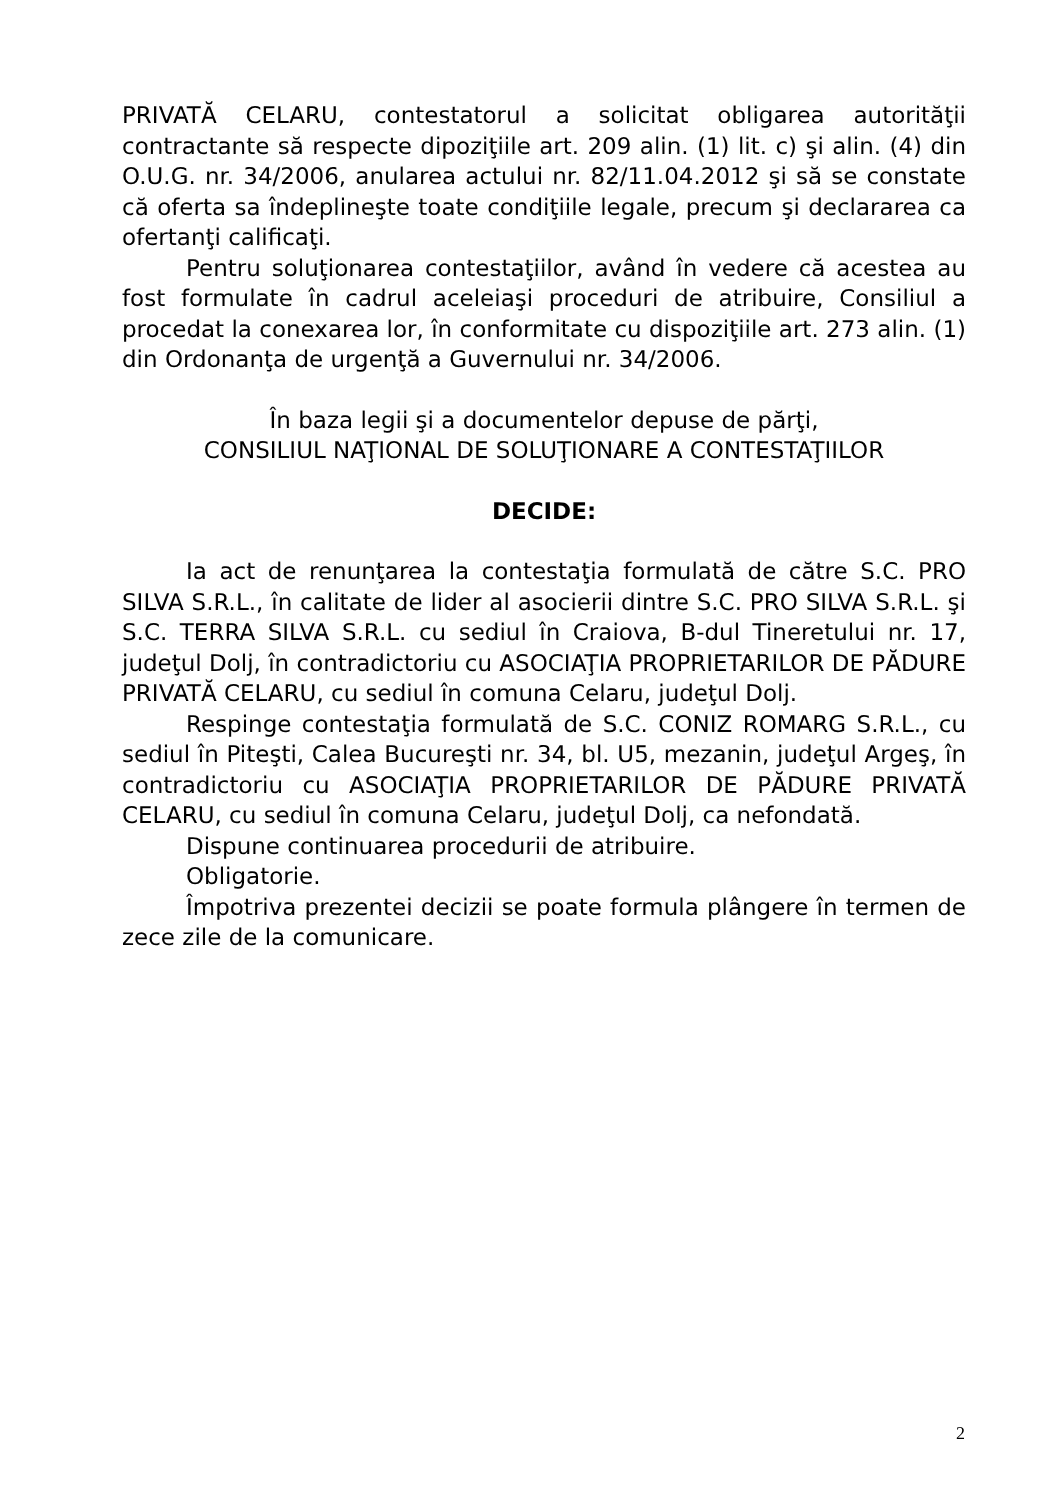PRIVATĂ CELARU, contestatorul a solicitat obligarea autorităţii contractante să respecte dipoziţiile art. 209 alin. (1) lit. c) şi alin. (4) din O.U.G. nr. 34/2006, anularea actului nr. 82/11.04.2012 şi să se constate că oferta sa îndeplineşte toate condiţiile legale, precum şi declararea ca ofertanţi calificaţi.
Pentru soluţionarea contestaţiilor, având în vedere că acestea au fost formulate în cadrul aceleiaşi proceduri de atribuire, Consiliul a procedat la conexarea lor, în conformitate cu dispoziţiile art. 273 alin. (1) din Ordonanţa de urgenţă a Guvernului nr. 34/2006.
În baza legii şi a documentelor depuse de părţi,
CONSILIUL NAŢIONAL DE SOLUŢIONARE A CONTESTAŢIILOR
DECIDE:
Ia act de renunţarea la contestaţia formulată de către S.C. PRO SILVA S.R.L., în calitate de lider al asocierii dintre S.C. PRO SILVA S.R.L. şi S.C. TERRA SILVA S.R.L. cu sediul în Craiova, B-dul Tineretului nr. 17, judeţul Dolj, în contradictoriu cu ASOCIAŢIA PROPRIETARILOR DE PĂDURE PRIVATĂ CELARU, cu sediul în comuna Celaru, judeţul Dolj.
Respinge contestaţia formulată de S.C. CONIZ ROMARG S.R.L., cu sediul în Piteşti, Calea Bucureşti nr. 34, bl. U5, mezanin, judeţul Argeş, în contradictoriu cu ASOCIAŢIA PROPRIETARILOR DE PĂDURE PRIVATĂ CELARU, cu sediul în comuna Celaru, judeţul Dolj, ca nefondată.
Dispune continuarea procedurii de atribuire.
Obligatorie.
Împotriva prezentei decizii se poate formula plângere în termen de zece zile de la comunicare.
2